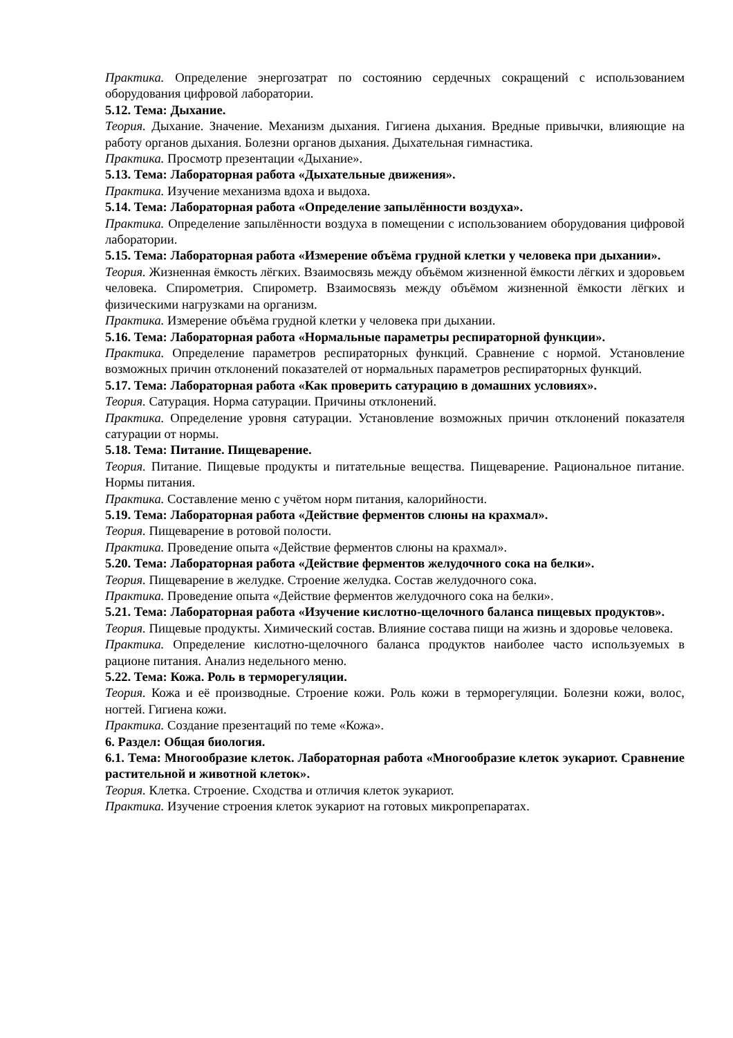Практика. Определение энергозатрат по состоянию сердечных сокращений с использованием оборудования цифровой лаборатории.
5.12. Тема: Дыхание.
Теория. Дыхание. Значение. Механизм дыхания. Гигиена дыхания. Вредные привычки, влияющие на работу органов дыхания. Болезни органов дыхания. Дыхательная гимнастика.
Практика. Просмотр презентации «Дыхание».
5.13. Тема: Лабораторная работа «Дыхательные движения».
Практика. Изучение механизма вдоха и выдоха.
5.14. Тема: Лабораторная работа «Определение запылённости воздуха».
Практика. Определение запылённости воздуха в помещении с использованием оборудования цифровой лаборатории.
5.15. Тема: Лабораторная работа «Измерение объёма грудной клетки у человека при дыхании».
Теория. Жизненная ёмкость лёгких. Взаимосвязь между объёмом жизненной ёмкости лёгких и здоровьем человека. Спирометрия. Спирометр. Взаимосвязь между объёмом жизненной ёмкости лёгких и физическими нагрузками на организм.
Практика. Измерение объёма грудной клетки у человека при дыхании.
5.16. Тема: Лабораторная работа «Нормальные параметры респираторной функции».
Практика. Определение параметров респираторных функций. Сравнение с нормой. Установление возможных причин отклонений показателей от нормальных параметров респираторных функций.
5.17. Тема: Лабораторная работа «Как проверить сатурацию в домашних условиях».
Теория. Сатурация. Норма сатурации. Причины отклонений.
Практика. Определение уровня сатурации. Установление возможных причин отклонений показателя сатурации от нормы.
5.18. Тема: Питание. Пищеварение.
Теория. Питание. Пищевые продукты и питательные вещества. Пищеварение. Рациональное питание. Нормы питания.
Практика. Составление меню с учётом норм питания, калорийности.
5.19. Тема: Лабораторная работа «Действие ферментов слюны на крахмал».
Теория. Пищеварение в ротовой полости.
Практика. Проведение опыта «Действие ферментов слюны на крахмал».
5.20. Тема: Лабораторная работа «Действие ферментов желудочного сока на белки».
Теория. Пищеварение в желудке. Строение желудка. Состав желудочного сока.
Практика. Проведение опыта «Действие ферментов желудочного сока на белки».
5.21. Тема: Лабораторная работа «Изучение кислотно-щелочного баланса пищевых продуктов».
Теория. Пищевые продукты. Химический состав. Влияние состава пищи на жизнь и здоровье человека.
Практика. Определение кислотно-щелочного баланса продуктов наиболее часто используемых в рационе питания. Анализ недельного меню.
5.22. Тема: Кожа. Роль в терморегуляции.
Теория. Кожа и её производные. Строение кожи. Роль кожи в терморегуляции. Болезни кожи, волос, ногтей. Гигиена кожи.
Практика. Создание презентаций по теме «Кожа».
6. Раздел: Общая биология.
6.1. Тема: Многообразие клеток. Лабораторная работа «Многообразие клеток эукариот. Сравнение растительной и животной клеток».
Теория. Клетка. Строение. Сходства и отличия клеток эукариот.
Практика. Изучение строения клеток эукариот на готовых микропрепаратах.